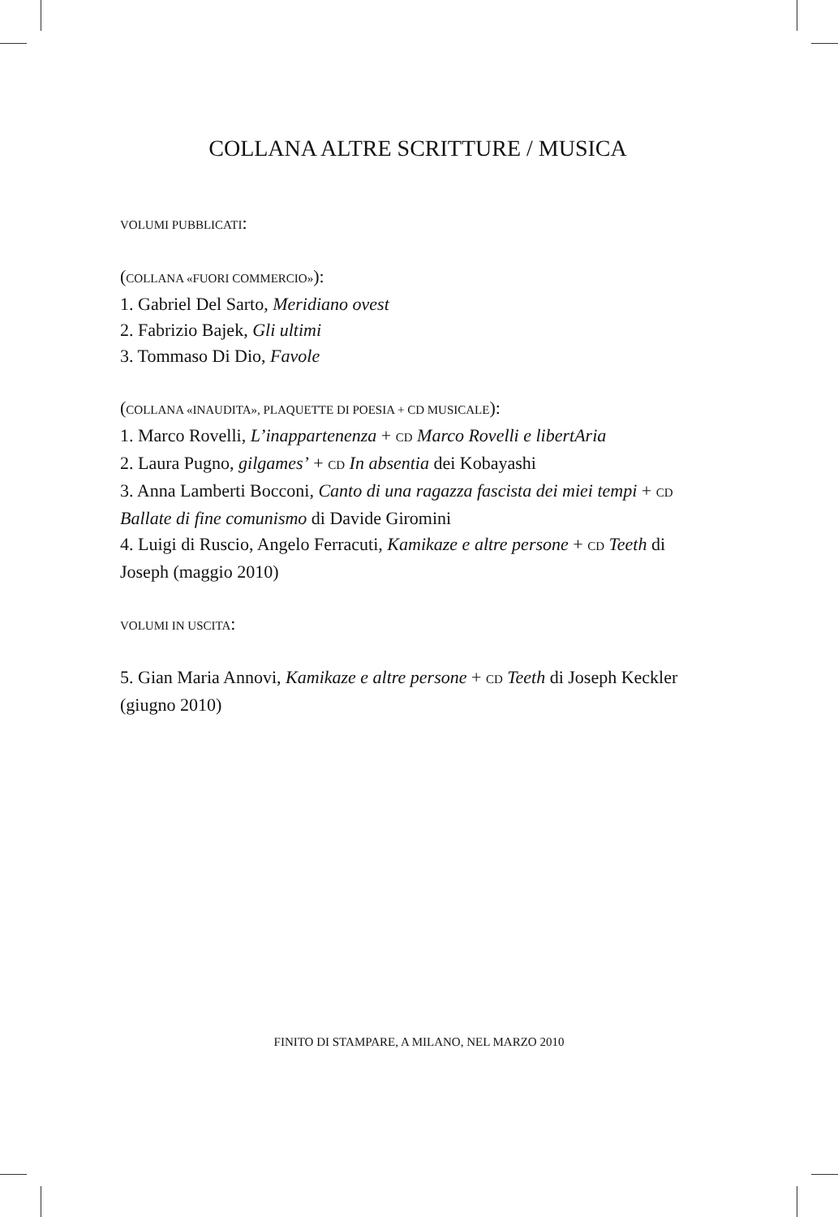COLLANA ALTRE SCRITTURE / MUSICA
VOLUMI PUBBLICATI:
(COLLANA «FUORI COMMERCIO»):
1. Gabriel Del Sarto, Meridiano ovest
2. Fabrizio Bajek, Gli ultimi
3. Tommaso Di Dio, Favole
(COLLANA «INAUDITA», PLAQUETTE DI POESIA + CD MUSICALE):
1. Marco Rovelli, L’inappartenenza + CD Marco Rovelli e libertAria
2. Laura Pugno, gilgames’ + CD In absentia dei Kobayashi
3. Anna Lamberti Bocconi, Canto di una ragazza fascista dei miei tempi + CD Ballate di fine comunismo di Davide Giromini
4. Luigi di Ruscio, Angelo Ferracuti, Kamikaze e altre persone + CD Teeth di Joseph (maggio 2010)
VOLUMI IN USCITA:
5. Gian Maria Annovi, Kamikaze e altre persone + CD Teeth di Joseph Keckler (giugno 2010)
FINITO DI STAMPARE, A MILANO, NEL MARZO 2010